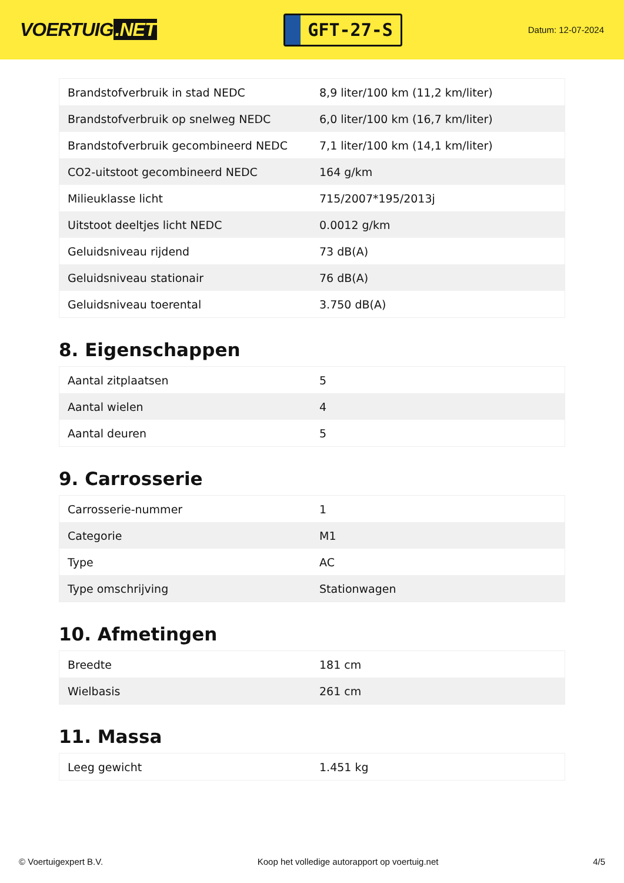VOERTUIG.NET
GFT-27-S
Datum: 12-07-2024
| Brandstofverbruik in stad NEDC | 8,9 liter/100 km (11,2 km/liter) |
| Brandstofverbruik op snelweg NEDC | 6,0 liter/100 km (16,7 km/liter) |
| Brandstofverbruik gecombineerd NEDC | 7,1 liter/100 km (14,1 km/liter) |
| CO2-uitstoot gecombineerd NEDC | 164 g/km |
| Milieuklasse licht | 715/2007*195/2013j |
| Uitstoot deeltjes licht NEDC | 0.0012 g/km |
| Geluidsniveau rijdend | 73 dB(A) |
| Geluidsniveau stationair | 76 dB(A) |
| Geluidsniveau toerental | 3.750 dB(A) |
8. Eigenschappen
| Aantal zitplaatsen | 5 |
| Aantal wielen | 4 |
| Aantal deuren | 5 |
9. Carrosserie
| Carrosserie-nummer | 1 |
| Categorie | M1 |
| Type | AC |
| Type omschrijving | Stationwagen |
10. Afmetingen
| Breedte | 181 cm |
| Wielbasis | 261 cm |
11. Massa
| Leeg gewicht | 1.451 kg |
© Voertuigexpert B.V. Koop het volledige autorapport op voertuig.net 4/5